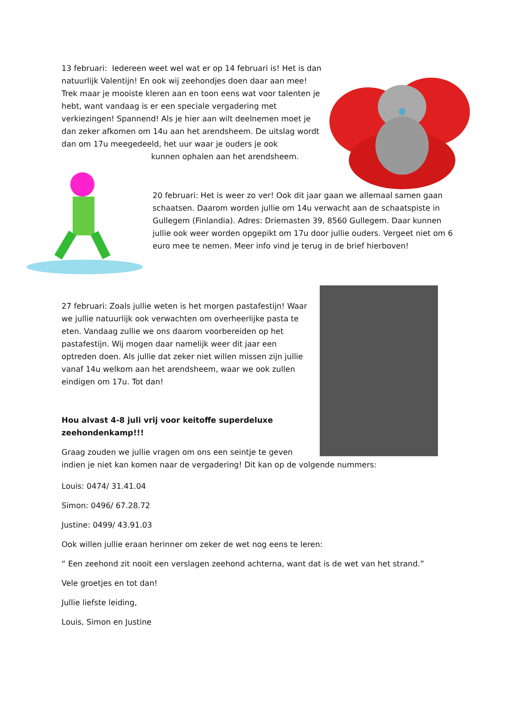13 februari: Iedereen weet wel wat er op 14 februari is! Het is dan natuurlijk Valentijn! En ook wij zeehondjes doen daar aan mee! Trek maar je mooiste kleren aan en toon eens wat voor talenten je hebt, want vandaag is er een speciale vergadering met verkiezingen! Spannend! Als je hier aan wilt deelnemen moet je dan zeker afkomen om 14u aan het arendsheem. De uitslag wordt dan om 17u meegedeeld, het uur waar je ouders je ook kunnen ophalen aan het arendsheem.
20 februari: Het is weer zo ver! Ook dit jaar gaan we allemaal samen gaan schaatsen. Daarom worden jullie om 14u verwacht aan de schaatspiste in Gullegem (Finlandia). Adres: Driemasten 39, 8560 Gullegem. Daar kunnen jullie ook weer worden opgepikt om 17u door jullie ouders. Vergeet niet om 6 euro mee te nemen. Meer info vind je terug in de brief hierboven!
27 februari: Zoals jullie weten is het morgen pastafestijn! Waar we jullie natuurlijk ook verwachten om overheerlijke pasta te eten. Vandaag zullie we ons daarom voorbereiden op het pastafestijn. Wij mogen daar namelijk weer dit jaar een optreden doen. Als jullie dat zeker niet willen missen zijn jullie vanaf 14u welkom aan het arendsheem, waar we ook zullen eindigen om 17u. Tot dan!
Hou alvast 4-8 juli vrij voor keitoffe superdeluxe zeehondenkamp!!!
Graag zouden we jullie vragen om ons een seintje te geven
indien je niet kan komen naar de vergadering! Dit kan op de volgende nummers:
Louis: 0474/ 31.41.04
Simon: 0496/ 67.28.72
Justine: 0499/ 43.91.03
Ook willen jullie eraan herinner om zeker de wet nog eens te leren:
“ Een zeehond zit nooit een verslagen zeehond achterna, want dat is de wet van het strand.”
Vele groetjes en tot dan!
Jullie liefste leiding,
Louis, Simon en Justine